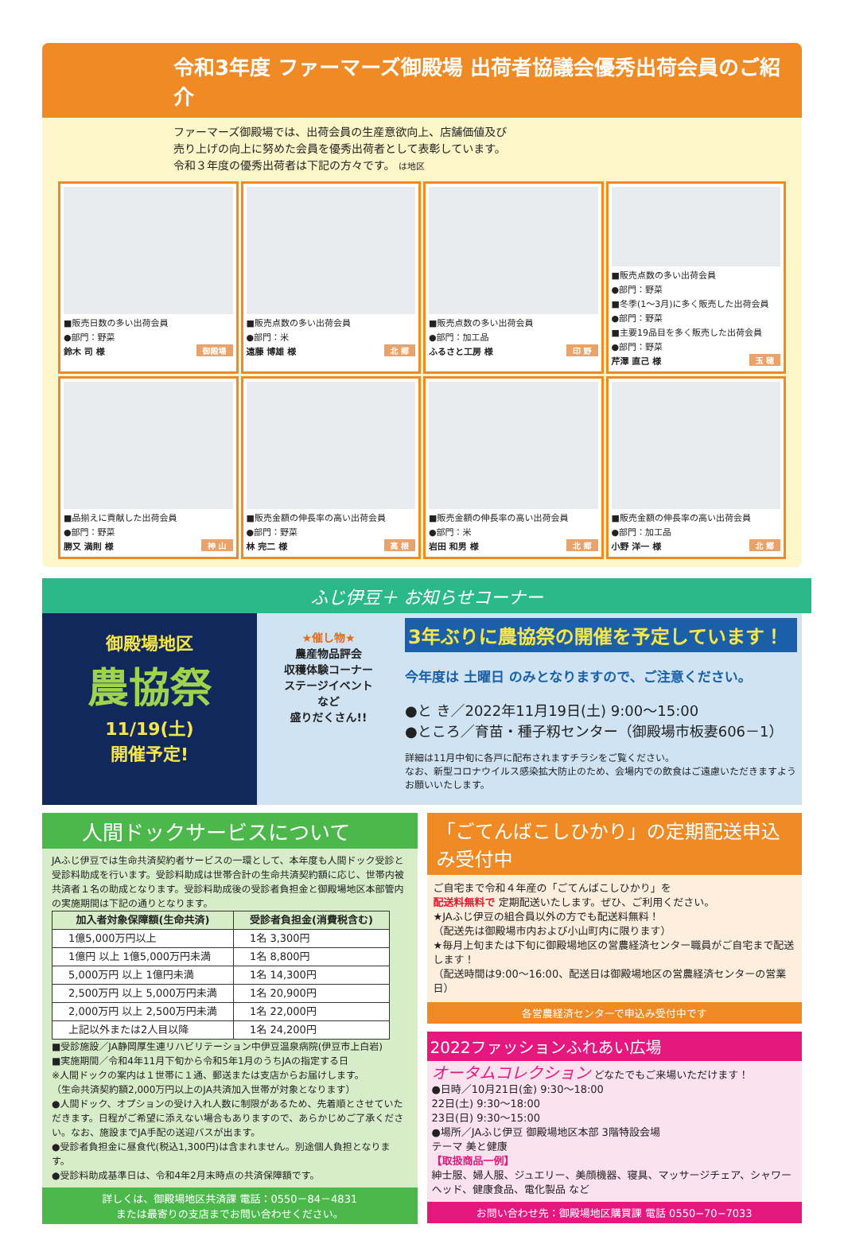令和3年度 ファーマーズ御殿場 出荷者協議会優秀出荷会員のご紹介
ファーマーズ御殿場では、出荷会員の生産意欲向上、店舗価値及び
売り上げの向上に努めた会員を優秀出荷者として表彰しています。
令和３年度の優秀出荷者は下記の方々です。 は地区
■販売日数の多い出荷会員
●部門：野菜
鈴木 司 様 御殿場
■販売点数の多い出荷会員
●部門：米
遠藤 博雄 様 北 郷
■販売点数の多い出荷会員
●部門：加工品
ふるさと工房 様 印 野
■販売点数の多い出荷会員
●部門：野菜
■冬季(1～3月)に多く販売した出荷会員
●部門：野菜
■主要19品目を多く販売した出荷会員
●部門：野菜
芹澤 直己 様 玉 穂
■品揃えに貢献した出荷会員
●部門：野菜
勝又 満則 様 神 山
■販売金額の伸長率の高い出荷会員
●部門：野菜
林 完二 様 高 根
■販売金額の伸長率の高い出荷会員
●部門：米
岩田 和男 様 北 郷
■販売金額の伸長率の高い出荷会員
●部門：加工品
小野 洋一 様 北 郷
ふじ伊豆＋ お知らせコーナー
御殿場地区
農協祭
11/19(土)
開催予定!
★催し物★
農産物品評会
収穫体験コーナー
ステージイベント
など
盛りだくさん!!
3年ぶりに農協祭の開催を予定しています！
今年度は 土曜日 のみとなりますので、ご注意ください。
●と き／2022年11月19日(土) 9:00～15:00
●ところ／育苗・種子籾センター（御殿場市板妻606－1）
詳細は11月中旬に各戸に配布されますチラシをご覧ください。
なお、新型コロナウイルス感染拡大防止のため、会場内での飲食はご遠慮いただきますようお願いいたします。
人間ドックサービスについて
JAふじ伊豆では生命共済契約者サービスの一環として、本年度も人間ドック受診と受診料助成を行います。受診料助成は世帯合計の生命共済契約額に応じ、世帯内被共済者１名の助成となります。受診料助成後の受診者負担金と御殿場地区本部管内の実施期間は下記の通りとなります。
| 加入者対象保障額(生命共済) | 受診者負担金(消費税含む) |
| --- | --- |
| 1億5,000万円以上 | 1名 3,300円 |
| 1億円 以上 1億5,000万円未満 | 1名 8,800円 |
| 5,000万円 以上 1億円未満 | 1名 14,300円 |
| 2,500万円 以上 5,000万円未満 | 1名 20,900円 |
| 2,000万円 以上 2,500万円未満 | 1名 22,000円 |
| 上記以外または2人目以降 | 1名 24,200円 |
■受診施設／JA静岡厚生連リハビリテーション中伊豆温泉病院(伊豆市上白岩)
■実施期間／令和4年11月下旬から令和5年1月のうちJAの指定する日
※人間ドックの案内は１世帯に１通、郵送または支店からお届けします。
（生命共済契約額2,000万円以上のJA共済加入世帯が対象となります）
●人間ドック、オプションの受け入れ人数に制限があるため、先着順とさせていただきます。日程がご希望に添えない場合もありますので、あらかじめご了承ください。なお、施設までJA手配の送迎バスが出ます。
●受診者負担金に昼食代(税込1,300円)は含まれません。別途個人負担となります。
●受診料助成基準日は、令和4年2月末時点の共済保障額です。
詳しくは、御殿場地区共済課 電話：0550－84－4831
または最寄りの支店までお問い合わせください。
「ごてんばこしひかり」の定期配送申込み受付中
ご自宅まで令和４年産の「ごてんばこしひかり」を
配送料無料で 定期配送いたします。ぜひ、ご利用ください。
★JAふじ伊豆の組合員以外の方でも配送料無料！
（配送先は御殿場市内および小山町内に限ります）
★毎月上旬または下旬に御殿場地区の営農経済センター職員がご自宅まで配送します！
（配送時間は9:00～16:00、配送日は御殿場地区の営農経済センターの営業日）
各営農経済センターで申込み受付中です
2022ファッションふれあい広場
オータムコレクション どなたでもご来場いただけます！
●日時／10月21日(金) 9:30～18:00
22日(土) 9:30～18:00
23日(日) 9:30～15:00
●場所／JAふじ伊豆 御殿場地区本部 3階特設会場
テーマ 美と健康
【取扱商品一例】
紳士服、婦人服、ジュエリー、美顔機器、寝具、マッサージチェア、シャワーヘッド、健康食品、電化製品 など
お問い合わせ先：御殿場地区購買課 電話 0550−70−7033